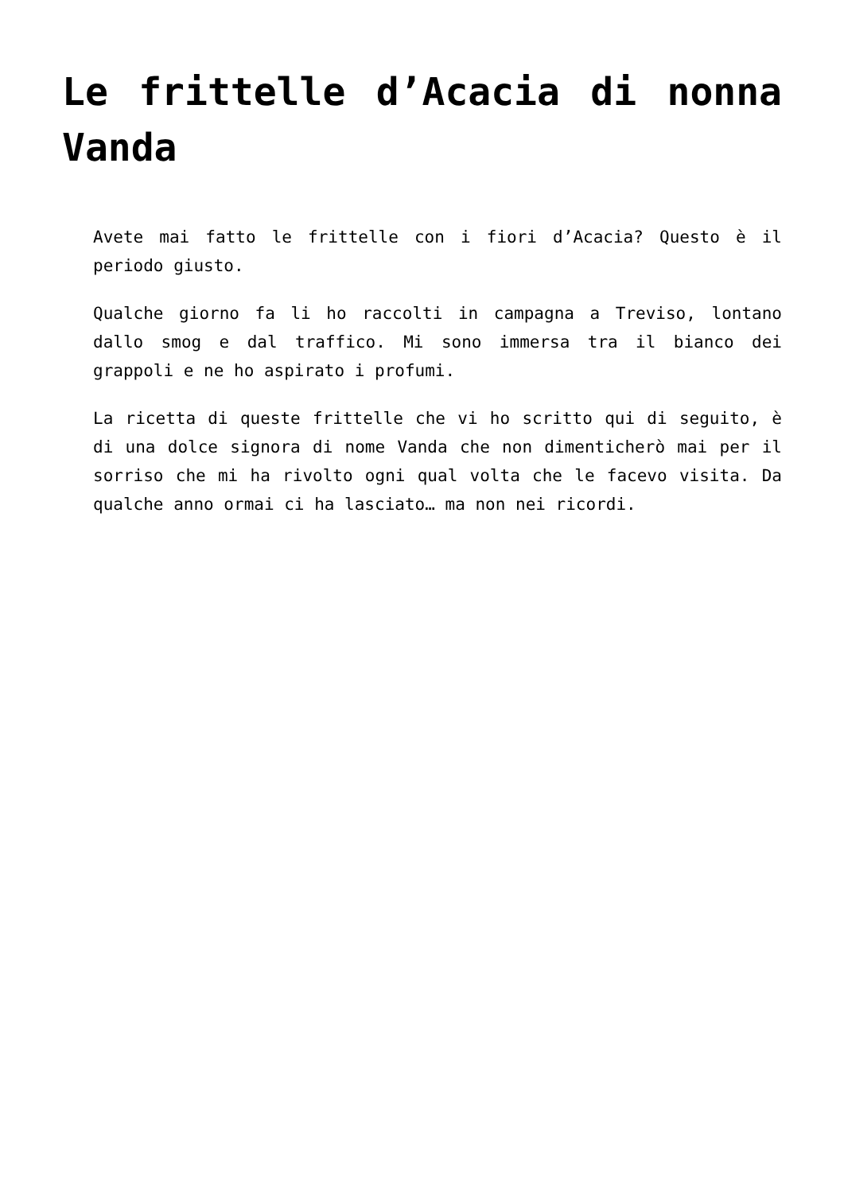Le frittelle d’Acacia di nonna Vanda
Avete mai fatto le frittelle con i fiori d’Acacia? Questo è il periodo giusto.
Qualche giorno fa li ho raccolti in campagna a Treviso, lontano dallo smog e dal traffico. Mi sono immersa tra il bianco dei grappoli e ne ho aspirato i profumi.
La ricetta di queste frittelle che vi ho scritto qui di seguito, è di una dolce signora di nome Vanda che non dimenticherò mai per il sorriso che mi ha rivolto ogni qual volta che le facevo visita. Da qualche anno ormai ci ha lasciato… ma non nei ricordi.